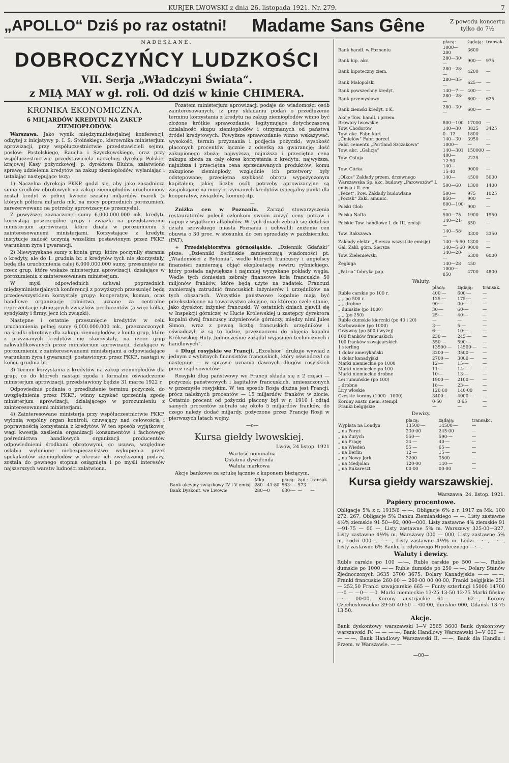KURJER LWOWSKI z dnia 26. listopada 1921. Nr. 279. 7
„APOLLO“ Dziś po raz ostatni! Madame Sans Gêne Z powodu koncertu
tylko do 7½
NADESŁANE.
DOBROCZYŃCY LUDZKOŚCI
VII. Serja „Władczyni Świata“.
z MIĄ MAY w gł. roli. Od dziś w kinie CHIMERA.
KRONIKA EKONOMICZNA.
6 MILJARDÓW KREDYTU NA ZAKUP ZIEMIOPŁODÓW.
Warszawa. Jako wynik międzyministerjalnej konferencji, odbytej z inicjatywy p. I. S. Stoińskiego, kierownika ministerjum aprowizacji, przy współuczestnictwie przedstawicieli sejmu, posłów: Postolskiego, Raucha i Szyszkowskiego, oraz przy współuczestnictwie przedstawiciela naczelnej dyrekcji Polskiej krajowej Kasy pożyczkowej, p. dyrektora Bluhta, załatwiono sprawę udzielenia kredytów na zakup ziemiopłodów, wyłaniając i ustalając następujące tezy:
1) Naczelna dyrekcja PKKP. godzi się, aby jako zasadnicza suma środków obrotowych na zakup ziemiopłodów uruchomiony został kredyt w pełnej kwocie sześciu miljardów marek (z których półtora miljarda mk. na mocy poprzednich porozumień, zarezerwowano na potrzeby aprowizacyjne przemysłu).
Z powyższej zaznaczonej sumy 6,000.000.000 mk. kredytu korzystają poszczególne grupy i związki na przedstawienie ministerjum aprowizacji, które działa w porozumieniu z zainteresowanemi ministerjami. Korzystające z kredytu instytucje zadość uczynią wszelkim postawionym przez PKKP. warunkom żyra i gwarancji.
2) Niewyzyskane sumy z konta grup, które poczyniły starania o kredyty, ale do 1. grudnia br. z kredytów tych nie skorzystały, będą dla uruchomienia całej 6.000.000.000 sumy, przesunięte na rzecz grup, które wskaże ministerjum aprowizacji, działające w porozumieniu z zainteresowanem ministerjum.
W myśl odpowiednich uchwał poprzednich międzyministerjalnych konferencji z powyższych przesunięć będą przedewszystkiem korzystały grupy: kooperatyw, komun, oraz handlowe organizacje rolnictwa, uznane za centralne reprezentacje istniejących związków producentów (a więc kółka, syndykaty i firmy, jecz ich związki).
Następne i ostatnie przesunięcie kredytów w celu uruchomienia pełnej sumy 6,000.000.000 mk., przeznaczonych na środki obrotowe dla zakupu ziemiopłodów, z konta grup, które z przyznanych kredytów nie skorzystały, na rzecz grup zakwalifikowanych przez ministerium aprowizacji, działające w porozumieniu z zainteresowanemi ministerjami a odpowiadające warunkom żyra i gwarancji, postawionym przez PKKP., nastąpi w końcu grudnia br.
3) Termin korzystania z kredytów na zakup ziemiopłodów dla grup, co do których nastąpi zgoda i formalne oświadczenie ministerjum aprowizacji, przedstawiony będzie 31 marca 1922 r.
Odpowiednie podania o przedłużenie terminu pożyczek, do uwzględnienia przez PKKP., winny uzyskać uprzednią zgodę ministerjum aprowizacji, działającego w porozumieniu z zainteresowanemi ministerjami.
4) Zainteresowane ministerja przy współuczestnictwie PKKP. wyłonią wspólny organ kontroli, czuwający nad celowością i poprawnością korzystania z kredytów. W ten sposób wyjątkowej wagi kwestja zasilenia organizacji konsumentów i fachowego pośrednictwa handlowych organizacji producentów odpowiedniemi środkami obrotowymi, co usuwa, względnie osłabia wyłonione niebezpieczeństwo wykupienia przez spekulantów ziemiopłodów w okresie ich zwiększonej podaży, została do pewnego stopnia osiągnięta i po myśli interesów najszerszych warstw ludności załatwiona.
Pozatem ministerjum aprowizacji podaje do wiadomości osób zainteresowanych, iż przy składaniu podań o przedłużenie terminu korzystania z kredytu na zakup ziemiopłodów winno być złożone krótkie sprawozdanie, legitymujące dotychczasową działalność skupu ziemiopłodów i otrzymanych od państwa źródeł kredytowych. Powyższe sprawozdanie winno wskazywać: wysokość, termin przyznania i podjęcia pożyczki; wysokość płaconych procentów łącznie z odsetką za gwarancję; ilość zakupionego zboża; najwyższa, najniższa i przeciętna cena zakupu zboża za cały okres korzystania z kredytu; najwyższa, najniższa i przeciętna cena sprzedawanych produktów; komu zakupione ziemiopłody, względnie ich przetwory były odstępowane; przeciętna szybkość obrotu wypożyczonym kapitałem; jakiej liczby osób potrzeby aprowizacyjne są zaspokajane na mocy otrzymanych kredytów (specjalny punkt dla kooperatyw, związków, komun) itp.
—
Zniżka cen w Poznaniu. Zarząd stowarzyszenia restauratorów polecił członkom swoim zniżyć ceny potraw i napoji z wyjątkiem alkoholów. W tych dniach zebrali się detaliści działu szewskiego miasta Poznania i uchwalili zniżenie cen obuwia o 30 proc. w stosunku do cen sprzedaży w październiku. (PAT).
+ Przedsiębiorstwa górnośląskie. „Dziennik Gdański“ pisze: „Dzienniki berlińskie zamieszczają wiadomości pt. „Wiadomości z Bytomia“, wedle których francuscy i angielscy finansiści zamierzają objąć eksploatację rewiru rybnickiego, który posiada największe i najmniej wyzyskane pokłady węgla. Wedle tych doniesień zebrały finansowe koła francuskie 50 miljonów franków, które będą użyte na zadatek. Francuzi zamierzają zatrudnić francuskich inżynierów i urzędników na tych obszarach. Wszystkie państwowe kopalnie mają być przekształcone na towarzystwo akcyjne, na którego czele stanie, jako dyrektor, inżynier francuski. W ostatnich dniach zjawili się w Inspekcji górniczej w Hucie Królewskiej u zastępcy dyrektora kopalni dwaj francuscy inżynierowie górniczy, między nimi Jules Simon, wraz z pewną liczbą francuskich urzędników i oświadczył, iż są to ludzie, przeznaczeni do objęcia kopalni Królewskiej Huty. Jednocześnie zażądał wyjaśnień technicznych i handlowych“.
+ Długi rosyjskie we Francji. „Excelsior“ drukuje wywiad z jednym z wybitnych finansistów francuskich, który oświadczył co następuje — w sprawie uznania dawnych długów rosyjskich przez rząd sowietów:
Rosyjski dług państwowy we Francji składa się z 2 części — pożyczek państwowych i kapitałów francuskich, umieszczonych w przemyśle rosyjskim. W ten sposób Rosja dłużna jest Francji, prócz należnych procentów — 15 miljardów franków w złocie. Ostatnio procent od pożyczki płacony był w r. 1916 i odtąd samych procentów zebrało się około 5 miljardów franków, do czego należy dodać miljardy, pożyczone przez Francję Rosji w pierwszych latach wojny.
—o—
Kursa giełdy lwowskiej.
Lwów, 24 listop. 1921
Wartość nominalna
Ostatnia dywidenda
Waluta markowa
Akcje bankowe za sztukę łącznie z kuponem bieżącym.
| | Mkp. | płacą: | żąd.: | transak. |
| --- | --- | --- | --- | --- |
| Bank akcyjny związkowy IV i V emisji | 280—41·80 | 563·— | 573 | — |
| Bank Dyskont. we Lwowie | 280—0 | 630·— | — | — |
| | płacą: | żądają: | transak. |
| --- | --- | --- | --- |
| Bank handl. w Poznaniu | 1000—200 | 3600 | |
| Bank hip. akc. | 280—30·— | 900·— | 975 |
| Bank hipoteczny ziem. | 280—28·— | 4200 | — |
| Bank Małopolski | 280—35·— | 625·— | — |
| Bank powszechny kredyt. | 140—7·— | 400·— | — |
| Bank przemysłowy | 280—28·— | 600·— | 625 |
| Bank ziemski kredyt. z K. | 280—30·— | 600·— | — |
| Akcje Tow. handl. i przem. | | | |
| Browary lwowskie | 800—100 | 17000 | — |
| Tow. Chodorów | 140—30 | 3825 | 3425 |
| Tow. akc. Fabr. kart | 0—12 | 1800 | — |
| „Ćmielów“ Fabr. porcel. | 140—30 | 3950 | — |
| Fabr. cementu „Portland Szczakowa“ | 1000— | — | — |
| Tow. akc. „Galicja“ | 140—301 | 150000 | — |
| Tow. Ostoja | 400—12·50 | 2225 | — |
| Tow. Górka | 140—15·40 | 9000 | — |
| „Olkos“ Zakłady przem. drzewnego | 140— | 4500 | 5000 |
| Warszawska Sp. akc. budowy „Parowozów“ I. emisja i II. em. | 500—60 | 1300 | 1400 |
| „Fezet“, Pow. Zakłady budowlane | 500— | 975 | 1025 |
| „Pocisk“ Zakł. amunic. | 850— | 900 | — |
| Polski Glob | 600—100·— | 900 | — |
| Polska Nafta | 500—75 | 1900 | 1950 |
| Polskie Tow. handlowe I. do III. emisji | 140—21·— | 850 | — |
| Tow. Rakszawa | 140—58·— | 3300 | 3350 |
| Zakłady elektr. „Siersza wszystkie emisje) | 140—5·60 | 1300 | — |
| Gal. Zakł. górn. Siersza | 140—5·60 | 9000 | — |
| Tow. Zieleniewski | 140—20·— | 6300 | 6000 |
| Żegluga | 140—28 | 450 | |
| „Patria“ fabryka pap. | 1000—850 | 4700 | 4800 |
Waluty.
| | płacą: | żądają: | transak. |
| --- | --- | --- | --- |
| Ruble carskie po 100 r. | 400·— | 600·— | — |
| „ „ po 500 r. | 125·— | 175·— | — |
| „ „ drobne | 90·— | 00·— | — |
| „ dumskie (po 1000) | 30·— | 60·— | — |
| „ „ (po 250) | 25·— | 40·— | — |
| Ruble dumskie kiercnki (po 40 i 20) | — | — | — |
| Karbowańce (po 1000) | 3·— | 5·— | — |
| Grzywny (po 500 i wyżej) | 6·— | 10·— | — |
| 100 franków francuskich | 230·— | 245·— | — |
| 100 franków szwajcarskich | 550·— | 590·— | — |
| 1 sterling | 13500·— | 14500·— | — |
| 1 dolar amerykański | 3200·— | 3500·— | — |
| 1 dolar kanadyjski | 2700·— | 3000·— | — |
| Marki niemieckie po 1000 | 12·— | 15·— | — |
| Marki niemieckie po 100 | 11·— | 14·— | — |
| Marki niemieckie drobne | 10·— | 13·— | — |
| Lei rumuńskie (po 100) | 1900·— | 2100·— | — |
| „ drobne | 18·— | 23·— | — |
| Liry włoskie | 120·00 | 140·00 | — |
| Czeskie korony (1000—1000) | 3400·— | 4000·— | — |
| Korony austr. niem. stempl. | 0·50 | 0·65 | — |
| Franki belgijskie | — | — | — |
Dewizy.
| | płacą: | żądają: | transakc. |
| --- | --- | --- | --- |
| Wypłata na Londyn | 13500·— | 14500·— | — |
| „ na Paryż | 230·00 | 245·00 | — |
| „ na Zurych | 550·— | 590·— | — |
| „ na Pragę | 34·— | 40·— | — |
| „ na Wiedeń | 55·— | 65·— | — |
| „ na Berlin | 12·— | 15·— | — |
| „ na Nowy Jork | 3200 | 3500 | — |
| „ na Medjolan | 120·00 | 140·— | — |
| „ na Bukareszt | 00·00 | 00·00 | — |
Kursa giełdy warszawskiej.
Warszawa, 24. listop. 1921.
Papiery procentowe.
Obligacje 5% z r. 1915/6 —·—, Obligacje 6% z r. 1917 za Mk. 100 272, 267, Obligacje 5% Banku Ziemiańskiego —·—. Listy zastawne 4½% ziemskie 91·50—92, 000—000, Listy zastawne 4% ziemskie 91—91·75 — 00 —, Listy zastawne 5% m. Warszawy 325·00—327, Listy zastawne 4½% m. Warszawy 000 — 000, Listy zastawne 5% m. Łodzi 000—, —·—, Listy zastawne 4½% m. Łodzi —·—, —·—, Listy zastawne 6% Banku kredytowego Hipotecznego —·—.
Waluty i dewizy.
Ruble carskie po 100 —·—, Ruble carskie po 500 —·—, Ruble dumskie po 1000 —·— Ruble dumskie po 250 —·—, Dolary Stanów Zjednoczonych 3635 3700 3675, Dolary Kanadyjskie —·— —·—, Franki francuskie 260·00 — 260·00 00 00·00, Franki belgijskie 251 — 252,50 Franki szwajcarskie 665 — Funty szterlingi 15000 14700 —·0 — —0— —0. Marki niemieckie 13·25 13·50 12·75 Marki fińskie —·— 00·00. Korony austrjackie 61— — 62—, Korony Czechosłowackie 39·50 40·50 —·00·00, duńskie 000, Gdańsk 13·75 13·50.
Akcje.
Bank dyskontowy warszawski I—V 2565 3600 Bank dyskontowy warszawski IV. —·— —·—, Bank Handlowy Warszawski I—V 000 —·— —·—, Bank Handlowy Warszawski II. —·—, Bank dla Handlu i Przem. w Warszawie. — —
—00—